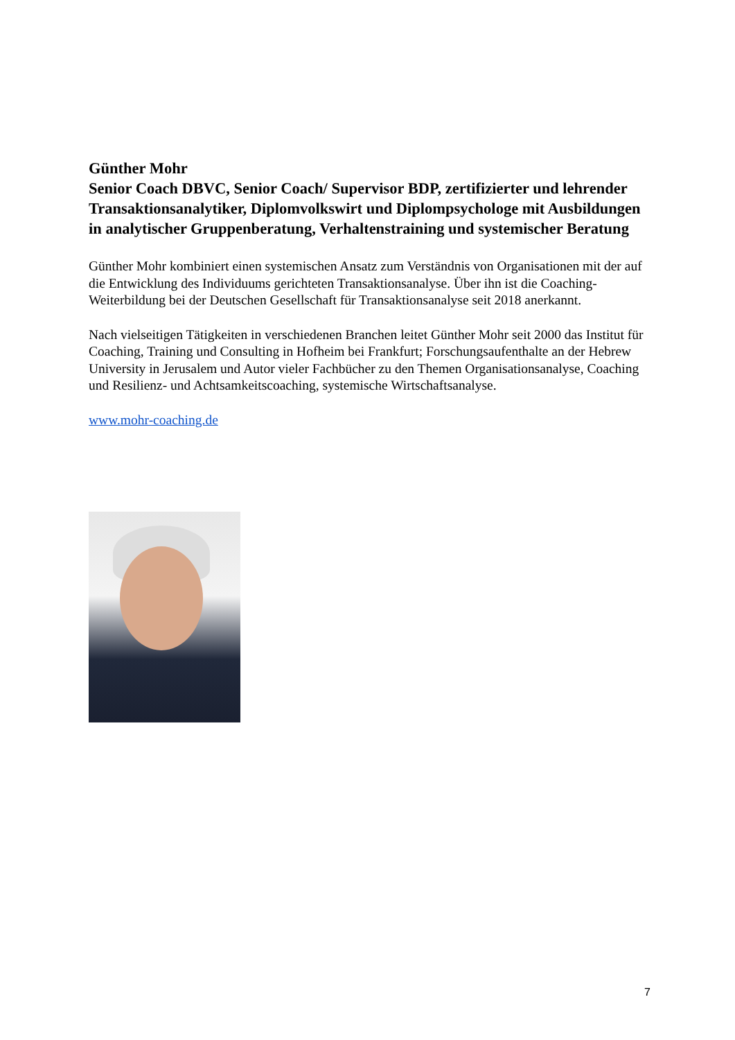Günther Mohr
Senior Coach DBVC, Senior Coach/ Supervisor BDP, zertifizierter und lehrender Transaktionsanalytiker, Diplomvolkswirt und Diplompsychologe mit Ausbildungen in analytischer Gruppenberatung, Verhaltenstraining und systemischer Beratung
Günther Mohr kombiniert einen systemischen Ansatz zum Verständnis von Organisationen mit der auf die Entwicklung des Individuums gerichteten Transaktionsanalyse. Über ihn ist die Coaching-Weiterbildung bei der Deutschen Gesellschaft für Transaktionsanalyse seit 2018 anerkannt.
Nach vielseitigen Tätigkeiten in verschiedenen Branchen leitet Günther Mohr seit 2000 das Institut für Coaching, Training und Consulting in Hofheim bei Frankfurt; Forschungsaufenthalte an der Hebrew University in Jerusalem und Autor vieler Fachbücher zu den Themen Organisationsanalyse, Coaching und Resilienz- und Achtsamkeitscoaching, systemische Wirtschaftsanalyse.
www.mohr-coaching.de
7